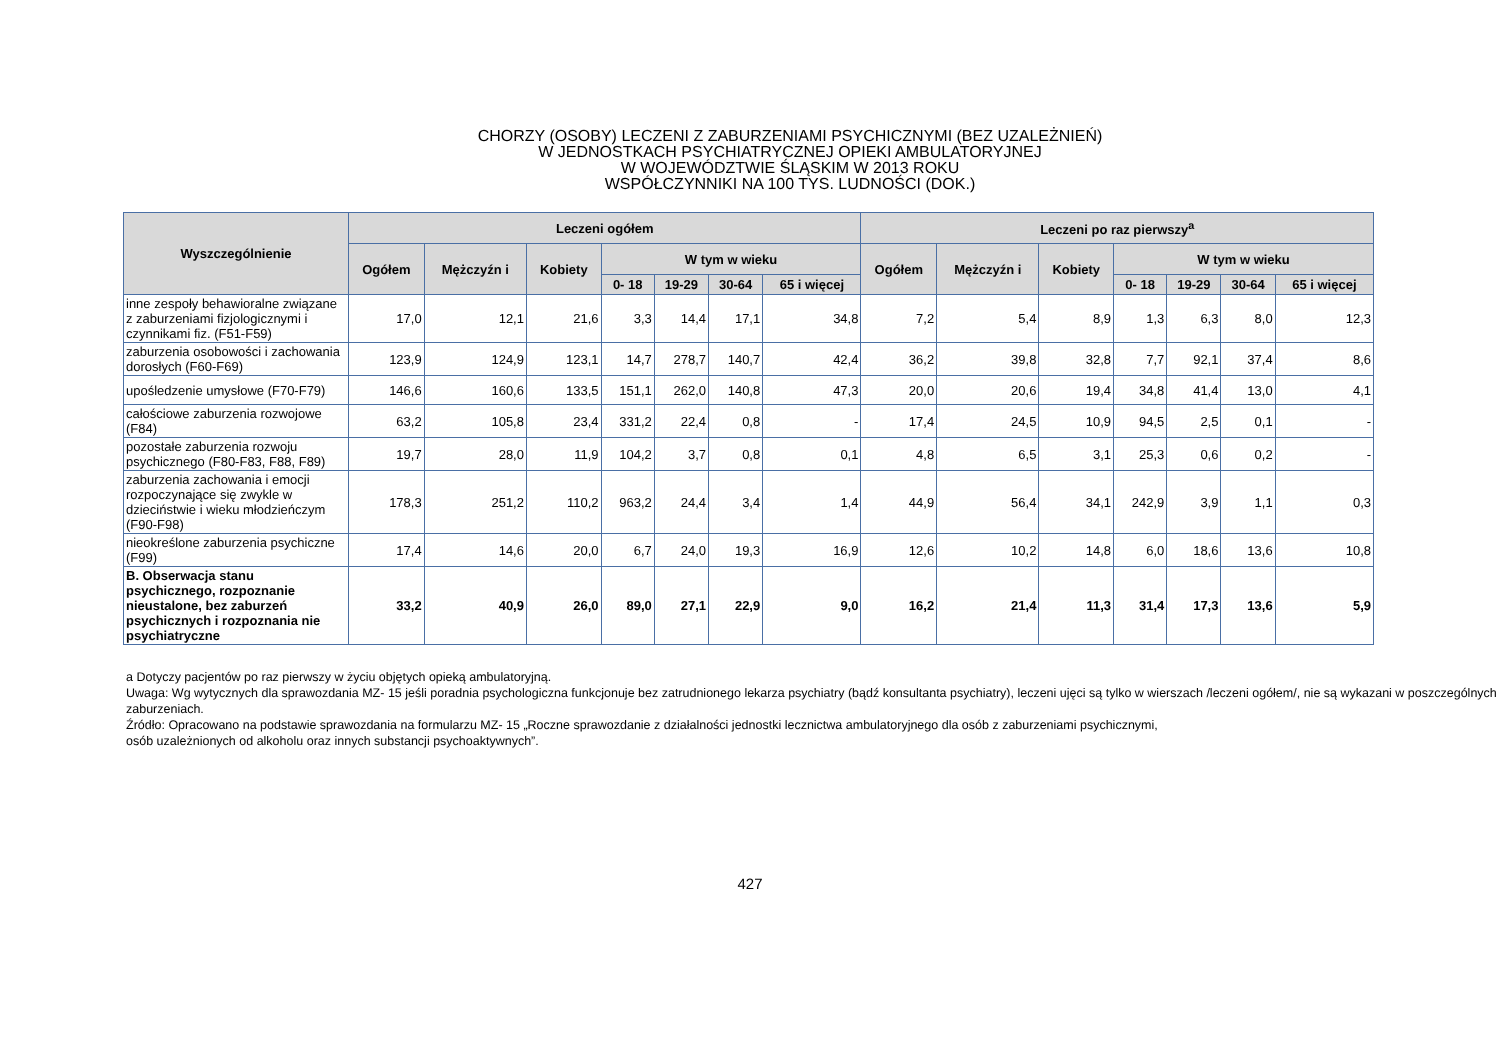CHORZY (OSOBY) LECZENI Z ZABURZENIAMI PSYCHICZNYMI (BEZ UZALEŻNIEŃ)
W JEDNOSTKACH PSYCHIATRYCZNEJ OPIEKI AMBULATORYJNEJ
W WOJEWÓDZTWIE ŚLĄSKIM W 2013 ROKU
WSPÓŁCZYNNIKI NA 100 TYS. LUDNOŚCI (DOK.)
| Wyszczególnienie | Leczeni ogółem | | | | | | | Leczeni po raz pierwszy<sup>a</sup> | | | | | | |
| --- | --- | --- | --- | --- | --- | --- | --- | --- | --- | --- | --- | --- | --- | --- |
| | Ogółem | Mężczyźn i | Kobiety | W tym w wieku | | | | Ogółem | Mężczyźn i | Kobiety | W tym w wieku | | | |
| | | | | 0- 18 | 19-29 | 30-64 | 65 i więcej | | | | 0- 18 | 19-29 | 30-64 | 65 i więcej |
| inne zespoły behawioralne związane z zaburzeniami fizjologicznymi i czynnikami fiz. (F51-F59) | 17,0 | 12,1 | 21,6 | 3,3 | 14,4 | 17,1 | 34,8 | 7,2 | 5,4 | 8,9 | 1,3 | 6,3 | 8,0 | 12,3 |
| zaburzenia osobowości i zachowania dorosłych (F60-F69) | 123,9 | 124,9 | 123,1 | 14,7 | 278,7 | 140,7 | 42,4 | 36,2 | 39,8 | 32,8 | 7,7 | 92,1 | 37,4 | 8,6 |
| upośledzenie umysłowe (F70-F79) | 146,6 | 160,6 | 133,5 | 151,1 | 262,0 | 140,8 | 47,3 | 20,0 | 20,6 | 19,4 | 34,8 | 41,4 | 13,0 | 4,1 |
| całościowe zaburzenia rozwojowe (F84) | 63,2 | 105,8 | 23,4 | 331,2 | 22,4 | 0,8 | - | 17,4 | 24,5 | 10,9 | 94,5 | 2,5 | 0,1 | - |
| pozostałe zaburzenia rozwoju psychicznego (F80-F83, F88, F89) | 19,7 | 28,0 | 11,9 | 104,2 | 3,7 | 0,8 | 0,1 | 4,8 | 6,5 | 3,1 | 25,3 | 0,6 | 0,2 | - |
| zaburzenia zachowania i emocji rozpoczynające się zwykle w dzieciństwie i wieku młodzieńczym (F90-F98) | 178,3 | 251,2 | 110,2 | 963,2 | 24,4 | 3,4 | 1,4 | 44,9 | 56,4 | 34,1 | 242,9 | 3,9 | 1,1 | 0,3 |
| nieokreślone zaburzenia psychiczne (F99) | 17,4 | 14,6 | 20,0 | 6,7 | 24,0 | 19,3 | 16,9 | 12,6 | 10,2 | 14,8 | 6,0 | 18,6 | 13,6 | 10,8 |
| B. Obserwacja stanu psychicznego, rozpoznanie nieustalone, bez zaburzeń psychicznych i rozpoznania nie psychiatryczne | 33,2 | 40,9 | 26,0 | 89,0 | 27,1 | 22,9 | 9,0 | 16,2 | 21,4 | 11,3 | 31,4 | 17,3 | 13,6 | 5,9 |
a Dotyczy pacjentów po raz pierwszy w życiu objętych opieką ambulatoryjną.
Uwaga: Wg wytycznych dla sprawozdania MZ- 15 jeśli poradnia psychologiczna funkcjonuje bez zatrudnionego lekarza psychiatry (bądź konsultanta psychiatry), leczeni ujęci są tylko w wierszach /leczeni ogółem/, nie są wykazani w poszczególnych zaburzeniach.
Źródło: Opracowano na podstawie sprawozdania na formularzu MZ- 15 „Roczne sprawozdanie z działalności jednostki lecznictwa ambulatoryjnego dla osób z zaburzeniami psychicznymi,
osób uzależnionych od alkoholu oraz innych substancji psychoaktywnych”.
427